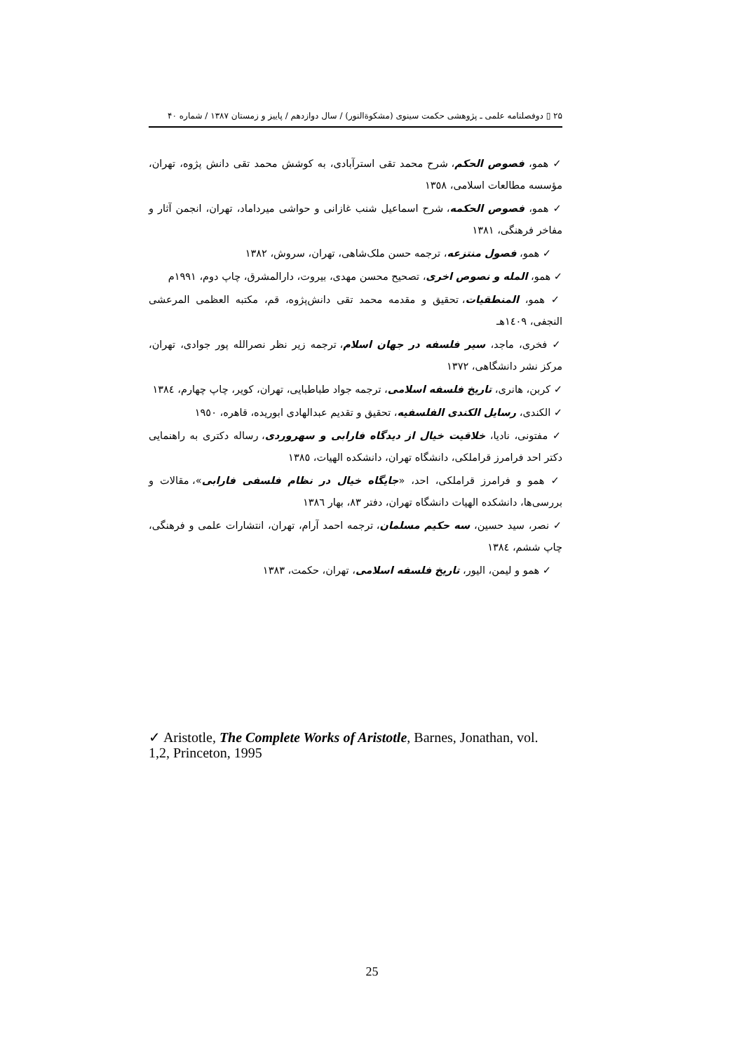۲۵ ▯ دوفصلنامه علمی ـ پژوهشی حکمت سینوی (مشکوةالنور) / سال دوازدهم / پاییز و زمستان ۱۳۸۷ / شماره ۴۰
✓ همو، فصوص الحکم، شرح محمد تقی استرآبادی، به کوشش محمد تقی دانش پژوه، تهران، مؤسسه مطالعات اسلامی، ١٣٥٨
✓ همو، فصوص الحکمه، شرح اسماعیل شنب غازانی و حواشی میرداماد، تهران، انجمن آثار و مفاخر فرهنگی، ١٣٨١
✓ همو، فصول منتزعه، ترجمه حسن ملک‌شاهی، تهران، سروش، ١٣٨٢
✓ همو، المله و نصوص اخری، تصحیح محسن مهدی، بیروت، دارالمشرق، چاپ دوم، ١٩٩١م
✓ همو، المنطقیات، تحقیق و مقدمه محمد تقی دانش‌پژوه، قم، مکتبه العظمی المرعشی النجفی، ١٤٠٩هـ
✓ فخری، ماجد، سیر فلسفه در جهان اسلام، ترجمه زیر نظر نصرالله پور جوادی، تهران، مرکز نشر دانشگاهی، ١٣٧٢
✓ کربن، هانری، تاریخ فلسفه اسلامی، ترجمه جواد طباطبایی، تهران، کویر، چاپ چهارم، ١٣٨٤
✓ الکندی، رسایل الکندی الفلسفیه، تحقیق و تقدیم عبدالهادی ابوریده، قاهره، ١٩٥٠
✓ مفتونی، نادیا، خلاقیت خیال از دیدگاه فارابی و سهروردی، رساله دکتری به راهنمایی دکتر احد فرامرز قراملکی، دانشگاه تهران، دانشکده الهیات، ١٣٨٥
✓ همو و فرامرز قراملکی، احد، «جایگاه خیال در نظام فلسفی فارابی»، مقالات و بررسی‌ها، دانشکده الهیات دانشگاه تهران، دفتر ٨٣، بهار ١٣٨٦
✓ نصر، سید حسین، سه حکیم مسلمان، ترجمه احمد آرام، تهران، انتشارات علمی و فرهنگی، چاپ ششم، ١٣٨٤
✓ همو و لیمن، الیور، تاریخ فلسفه اسلامی، تهران، حکمت، ١٣٨٣
✓ Aristotle, The Complete Works of Aristotle, Barnes, Jonathan, vol. 1,2, Princeton, 1995
25